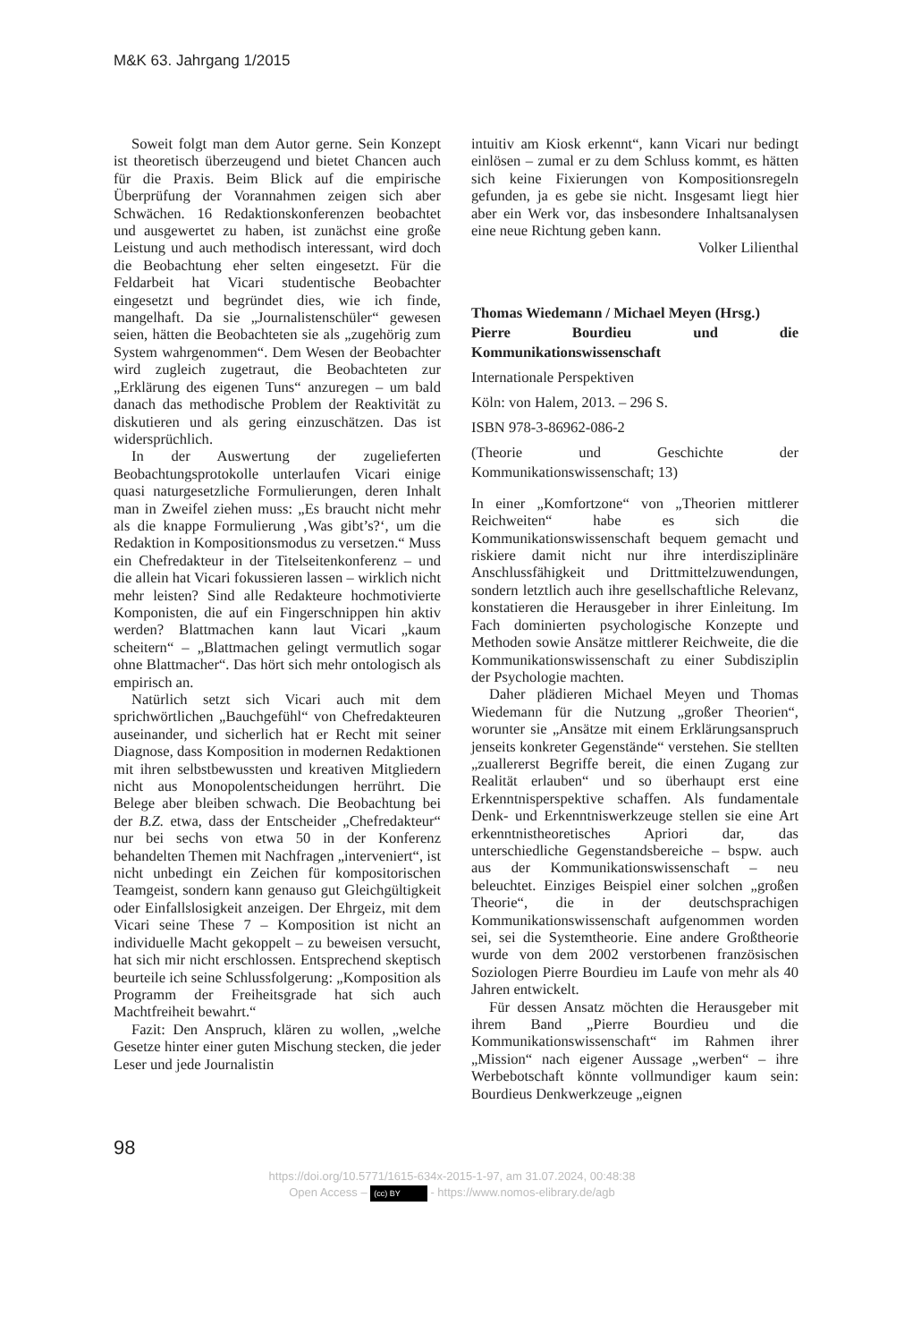M&K 63. Jahrgang 1/2015
Soweit folgt man dem Autor gerne. Sein Konzept ist theoretisch überzeugend und bietet Chancen auch für die Praxis. Beim Blick auf die empirische Überprüfung der Vorannahmen zeigen sich aber Schwächen. 16 Redaktionskonferenzen beobachtet und ausgewertet zu haben, ist zunächst eine große Leistung und auch methodisch interessant, wird doch die Beobachtung eher selten eingesetzt. Für die Feldarbeit hat Vicari studentische Beobachter eingesetzt und begründet dies, wie ich finde, mangelhaft. Da sie „Journalistenschüler“ gewesen seien, hätten die Beobachteten sie als „zugehörig zum System wahrgenommen“. Dem Wesen der Beobachter wird zugleich zugetraut, die Beobachteten zur „Erklärung des eigenen Tuns“ anzuregen – um bald danach das methodische Problem der Reaktivität zu diskutieren und als gering einzuschätzen. Das ist widersprüchlich.
In der Auswertung der zugelieferten Beobachtungsprotokolle unterlaufen Vicari einige quasi naturgesetzliche Formulierungen, deren Inhalt man in Zweifel ziehen muss: „Es braucht nicht mehr als die knappe Formulierung ‚Was gibt’s?‘, um die Redaktion in Kompositionsmodus zu versetzen.“ Muss ein Chefredakteur in der Titelseitenkonferenz – und die allein hat Vicari fokussieren lassen – wirklich nicht mehr leisten? Sind alle Redakteure hochmotivierte Komponisten, die auf ein Fingerschnippen hin aktiv werden? Blattmachen kann laut Vicari „kaum scheitern“ – „Blattmachen gelingt vermutlich sogar ohne Blattmacher“. Das hört sich mehr ontologisch als empirisch an.
Natürlich setzt sich Vicari auch mit dem sprichwörtlichen „Bauchgefühl“ von Chefredakteuren auseinander, und sicherlich hat er Recht mit seiner Diagnose, dass Komposition in modernen Redaktionen mit ihren selbstbewussten und kreativen Mitgliedern nicht aus Monopolentscheidungen herrührt. Die Belege aber bleiben schwach. Die Beobachtung bei der B.Z. etwa, dass der Entscheider „Chefredakteur“ nur bei sechs von etwa 50 in der Konferenz behandelten Themen mit Nachfragen „interveniert“, ist nicht unbedingt ein Zeichen für kompositorischen Teamgeist, sondern kann genauso gut Gleichgültigkeit oder Einfallslosigkeit anzeigen. Der Ehrgeiz, mit dem Vicari seine These 7 – Komposition ist nicht an individuelle Macht gekoppelt – zu beweisen versucht, hat sich mir nicht erschlossen. Entsprechend skeptisch beurteile ich seine Schlussfolgerung: „Komposition als Programm der Freiheitsgrade hat sich auch Machtfreiheit bewahrt.“
Fazit: Den Anspruch, klären zu wollen, „welche Gesetze hinter einer guten Mischung stecken, die jeder Leser und jede Journalistin
intuitiv am Kiosk erkennt“, kann Vicari nur bedingt einlösen – zumal er zu dem Schluss kommt, es hätten sich keine Fixierungen von Kompositionsregeln gefunden, ja es gebe sie nicht. Insgesamt liegt hier aber ein Werk vor, das insbesondere Inhaltsanalysen eine neue Richtung geben kann.
Volker Lilienthal
Thomas Wiedemann / Michael Meyen (Hrsg.)
Pierre Bourdieu und die Kommunikationswissenschaft
Internationale Perspektiven
Köln: von Halem, 2013. – 296 S.
ISBN 978-3-86962-086-2
(Theorie und Geschichte der Kommunikationswissenschaft; 13)
In einer „Komfortzone“ von „Theorien mittlerer Reichweiten“ habe es sich die Kommunikationswissenschaft bequem gemacht und riskiere damit nicht nur ihre interdisziplinäre Anschlussfähigkeit und Drittmittelzuwendungen, sondern letztlich auch ihre gesellschaftliche Relevanz, konstatieren die Herausgeber in ihrer Einleitung. Im Fach dominierten psychologische Konzepte und Methoden sowie Ansätze mittlerer Reichweite, die die Kommunikationswissenschaft zu einer Subdisziplin der Psychologie machten.
Daher plädieren Michael Meyen und Thomas Wiedemann für die Nutzung „großer Theorien“, worunter sie „Ansätze mit einem Erklärungsanspruch jenseits konkreter Gegenstände“ verstehen. Sie stellten „zuallererst Begriffe bereit, die einen Zugang zur Realität erlauben“ und so überhaupt erst eine Erkenntnisperspektive schaffen. Als fundamentale Denk- und Erkenntniswerkzeuge stellen sie eine Art erkenntnistheoretisches Apriori dar, das unterschiedliche Gegenstandsbereiche – bspw. auch aus der Kommunikationswissenschaft – neu beleuchtet. Einziges Beispiel einer solchen „großen Theorie“, die in der deutschsprachigen Kommunikationswissenschaft aufgenommen worden sei, sei die Systemtheorie. Eine andere Großtheorie wurde von dem 2002 verstorbenen französischen Soziologen Pierre Bourdieu im Laufe von mehr als 40 Jahren entwickelt.
Für dessen Ansatz möchten die Herausgeber mit ihrem Band „Pierre Bourdieu und die Kommunikationswissenschaft“ im Rahmen ihrer „Mission“ nach eigener Aussage „werben“ – ihre Werbebotschaft könnte vollmundiger kaum sein: Bourdieus Denkwerkzeuge „eignen
98
https://doi.org/10.5771/1615-634x-2015-1-97, am 31.07.2024, 00:48:38
Open Access – (cc) BY - https://www.nomos-elibrary.de/agb